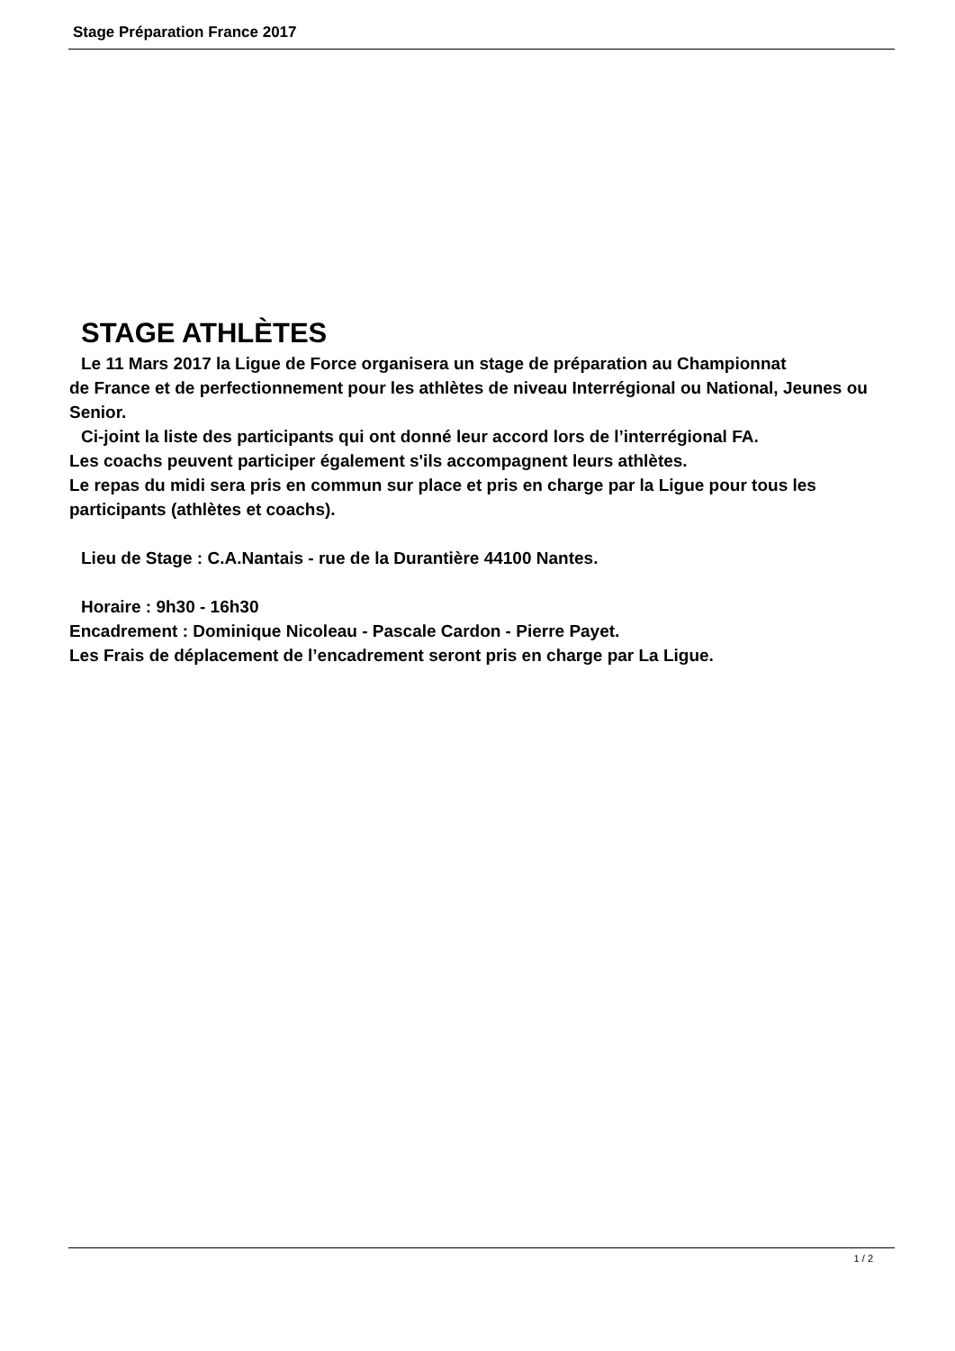Stage Préparation France 2017
STAGE ATHLÈTES
Le 11 Mars 2017 la Ligue de Force organisera un stage de préparation au Championnat
de France et de perfectionnement pour les athlètes de niveau Interrégional ou National, Jeunes ou Senior.
Ci-joint la liste des participants qui ont donné leur accord lors de l’interrégional FA.
Les coachs peuvent participer également s'ils accompagnent leurs athlètes.
Le repas du midi sera pris en commun sur place et pris en charge par la Ligue pour tous les participants (athlètes et coachs).
Lieu de Stage : C.A.Nantais - rue de la Durantière 44100 Nantes.
Horaire : 9h30 - 16h30
Encadrement : Dominique Nicoleau - Pascale Cardon - Pierre Payet.
Les Frais de déplacement de l’encadrement seront pris en charge par La Ligue.
1 / 2